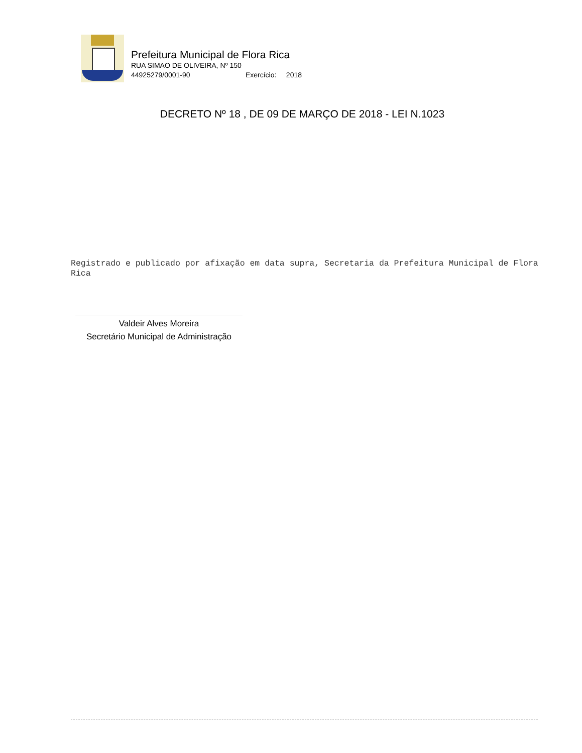Prefeitura Municipal de Flora Rica
RUA SIMAO DE OLIVEIRA, Nº 150
44925279/0001-90 Exercício: 2018
DECRETO Nº 18 , DE 09 DE MARÇO DE 2018 - LEI N.1023
Registrado e publicado por afixação em data supra, Secretaria da Prefeitura Municipal de Flora Rica
Valdeir Alves Moreira
Secretário Municipal de Administração